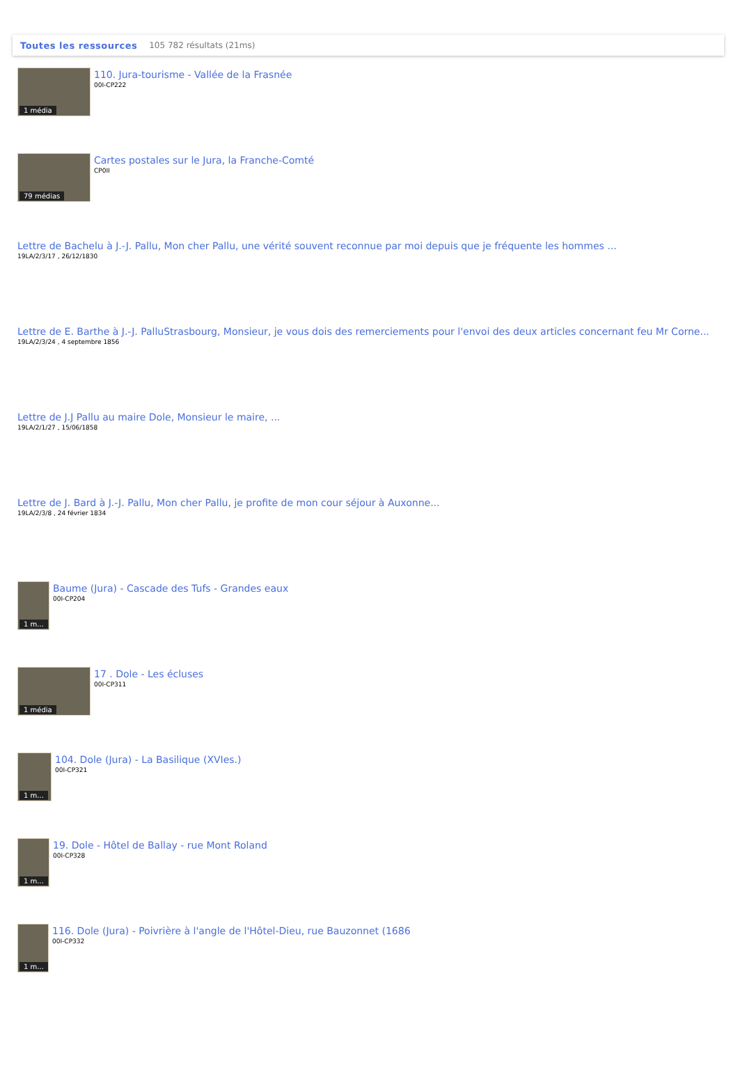Toutes les ressources 105 782 résultats (21ms)
1 média
110. Jura-tourisme - Vallée de la Frasnée
00I-CP222
79 médias
Cartes postales sur le Jura, la Franche-Comté
CP0II
Lettre de Bachelu à J.-J. Pallu, Mon cher Pallu, une vérité souvent reconnue par moi depuis que je fréquente les hommes ...
19LA/2/3/17 , 26/12/1830
Lettre de E. Barthe à J.-J. PalluStrasbourg, Monsieur, je vous dois des remerciements pour l'envoi des deux articles concernant feu Mr Corne...
19LA/2/3/24 , 4 septembre 1856
Lettre de J.J Pallu au maire Dole, Monsieur le maire, ...
19LA/2/1/27 , 15/06/1858
Lettre de J. Bard à J.-J. Pallu, Mon cher Pallu, je profite de mon cour séjour à Auxonne...
19LA/2/3/8 , 24 février 1834
1 m...
Baume (Jura) - Cascade des Tufs - Grandes eaux
00I-CP204
1 média
17 . Dole - Les écluses
00I-CP311
1 m...
104. Dole (Jura) - La Basilique (XVIes.)
00I-CP321
1 m...
19. Dole - Hôtel de Ballay - rue Mont Roland
00I-CP328
1 m...
116. Dole (Jura) - Poivrière à l'angle de l'Hôtel-Dieu, rue Bauzonnet (1686
00I-CP332